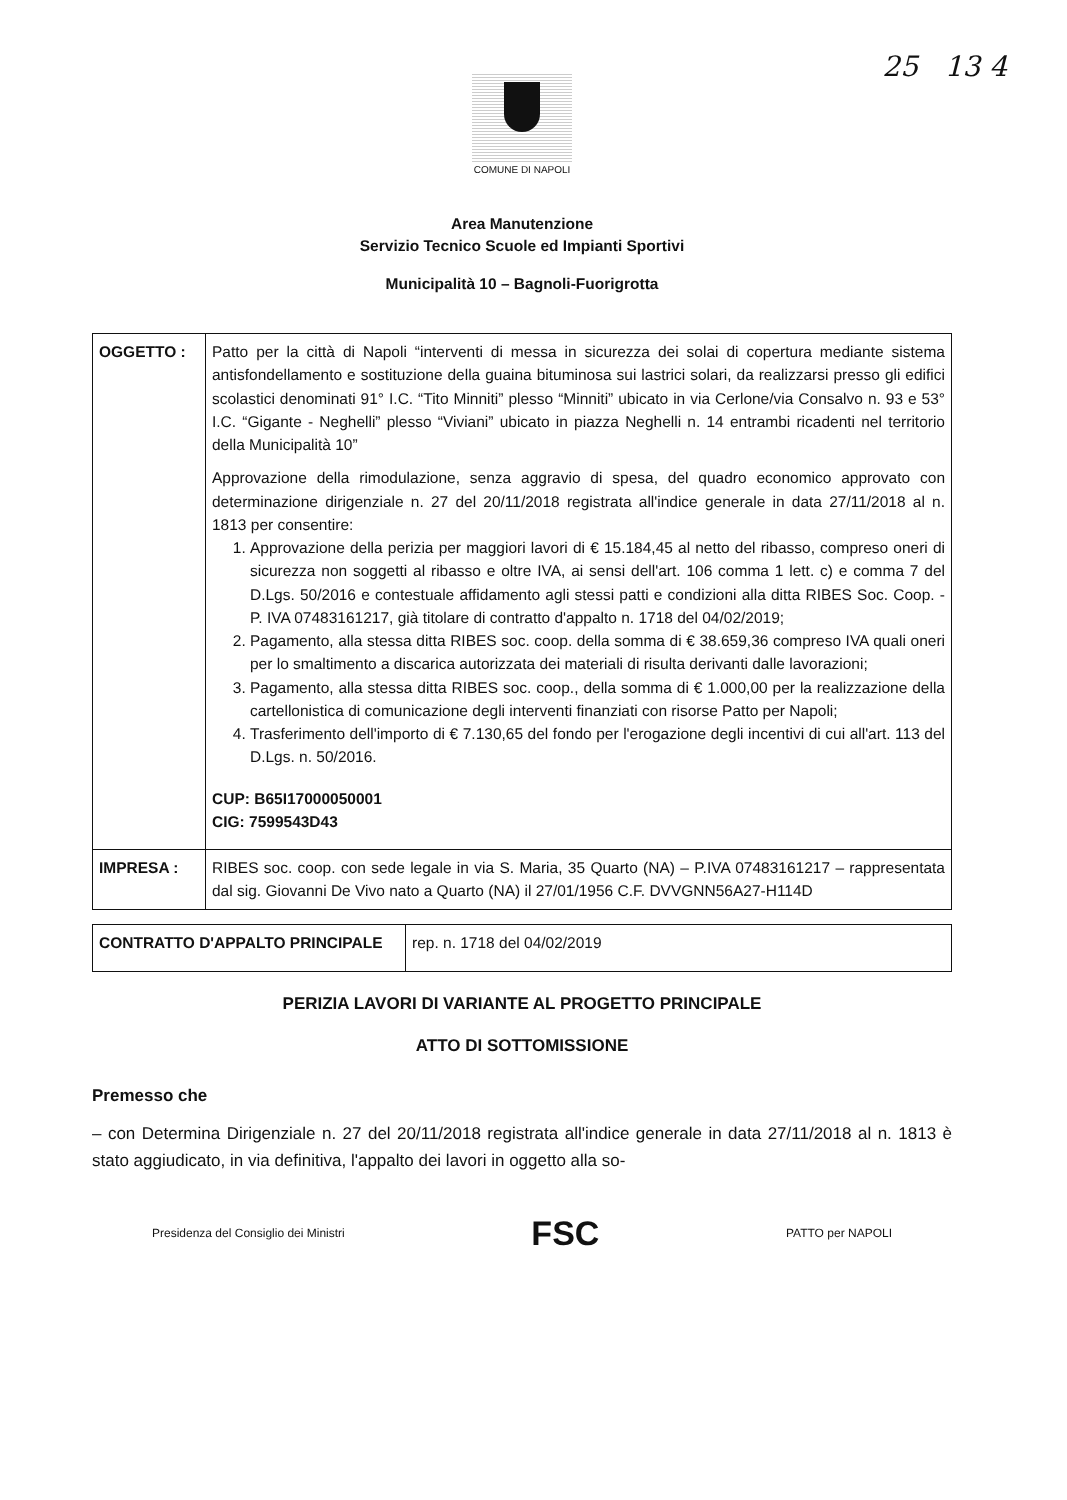25 13 4
COMUNE DI NAPOLI
Area Manutenzione
Servizio Tecnico Scuole ed Impianti Sportivi
Municipalità 10 – Bagnoli-Fuorigrotta
| OGGETTO : | Patto per la città di Napoli “interventi di messa in sicurezza dei solai di copertura mediante sistema antisfondellamento e sostituzione della guaina bituminosa sui lastrici solari, da realizzarsi presso gli edifici scolastici denominati 91° I.C. “Tito Minniti” plesso “Minniti” ubicato in via Cerlone/via Consalvo n. 93 e 53° I.C. “Gigante - Neghelli” plesso “Viviani” ubicato in piazza Neghelli n. 14 entrambi ricadenti nel territorio della Municipalità 10” Approvazione della rimodulazione, senza aggravio di spesa, del quadro economico approvato con determinazione dirigenziale n. 27 del 20/11/2018 registrata all'indice generale in data 27/11/2018 al n. 1813 per consentire: 1. Approvazione della perizia per maggiori lavori di € 15.184,45 al netto del ribasso, compreso oneri di sicurezza non soggetti al ribasso e oltre IVA, ai sensi dell'art. 106 comma 1 lett. c) e comma 7 del D.Lgs. 50/2016 e contestuale affidamento agli stessi patti e condizioni alla ditta RIBES Soc. Coop. - P. IVA 07483161217, già titolare di contratto d'appalto n. 1718 del 04/02/2019; 2. Pagamento, alla stessa ditta RIBES soc. coop. della somma di € 38.659,36 compreso IVA quali oneri per lo smaltimento a discarica autorizzata dei materiali di risulta derivanti dalle lavorazioni; 3. Pagamento, alla stessa ditta RIBES soc. coop., della somma di € 1.000,00 per la realizzazione della cartellonistica di comunicazione degli interventi finanziati con risorse Patto per Napoli; 4. Trasferimento dell'importo di € 7.130,65 del fondo per l'erogazione degli incentivi di cui all'art. 113 del D.Lgs. n. 50/2016. CUP: B65I17000050001 CIG: 7599543D43 |
| IMPRESA : | RIBES soc. coop. con sede legale in via S. Maria, 35 Quarto (NA) – P.IVA 07483161217 – rappresentata dal sig. Giovanni De Vivo nato a Quarto (NA) il 27/01/1956 C.F. DVVGNN56A27-H114D |
| CONTRATTO D'APPALTO PRINCIPALE | rep. n. 1718 del 04/02/2019 |
PERIZIA LAVORI DI VARIANTE AL PROGETTO PRINCIPALE
ATTO DI SOTTOMISSIONE
Premesso che
– con Determina Dirigenziale n. 27 del 20/11/2018 registrata all'indice generale in data 27/11/2018 al n. 1813 è stato aggiudicato, in via definitiva, l'appalto dei lavori in oggetto alla so-
Presidenza del Consiglio dei Ministri FSC PATTO per NAPOLI